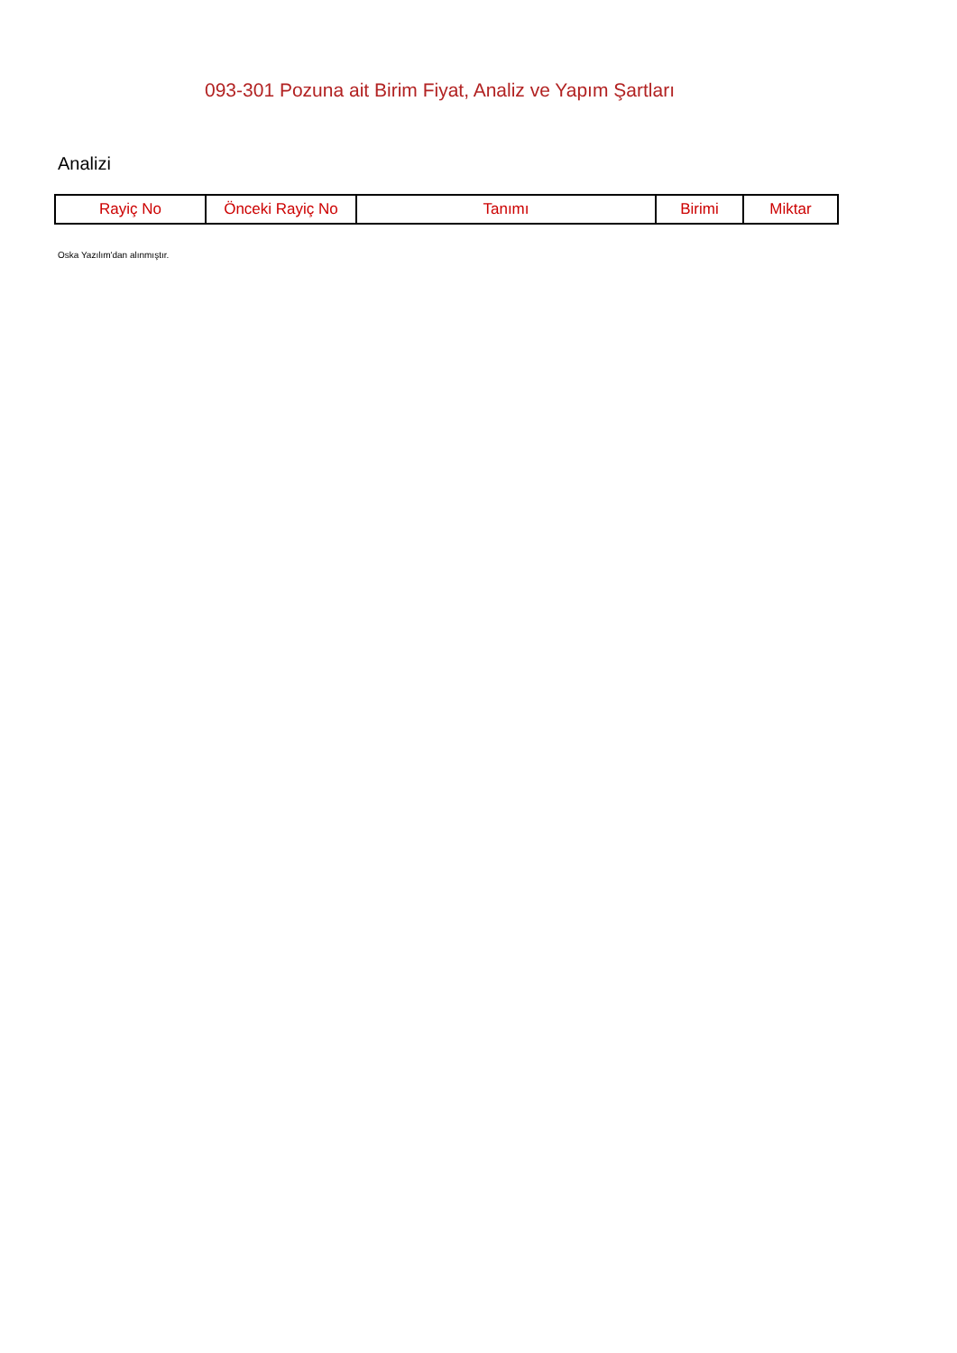093-301 Pozuna ait Birim Fiyat, Analiz ve Yapım Şartları
Analizi
| Rayiç No | Önceki Rayiç No | Tanımı | Birimi | Miktar |
| --- | --- | --- | --- | --- |
Oska Yazılım'dan alınmıştır.